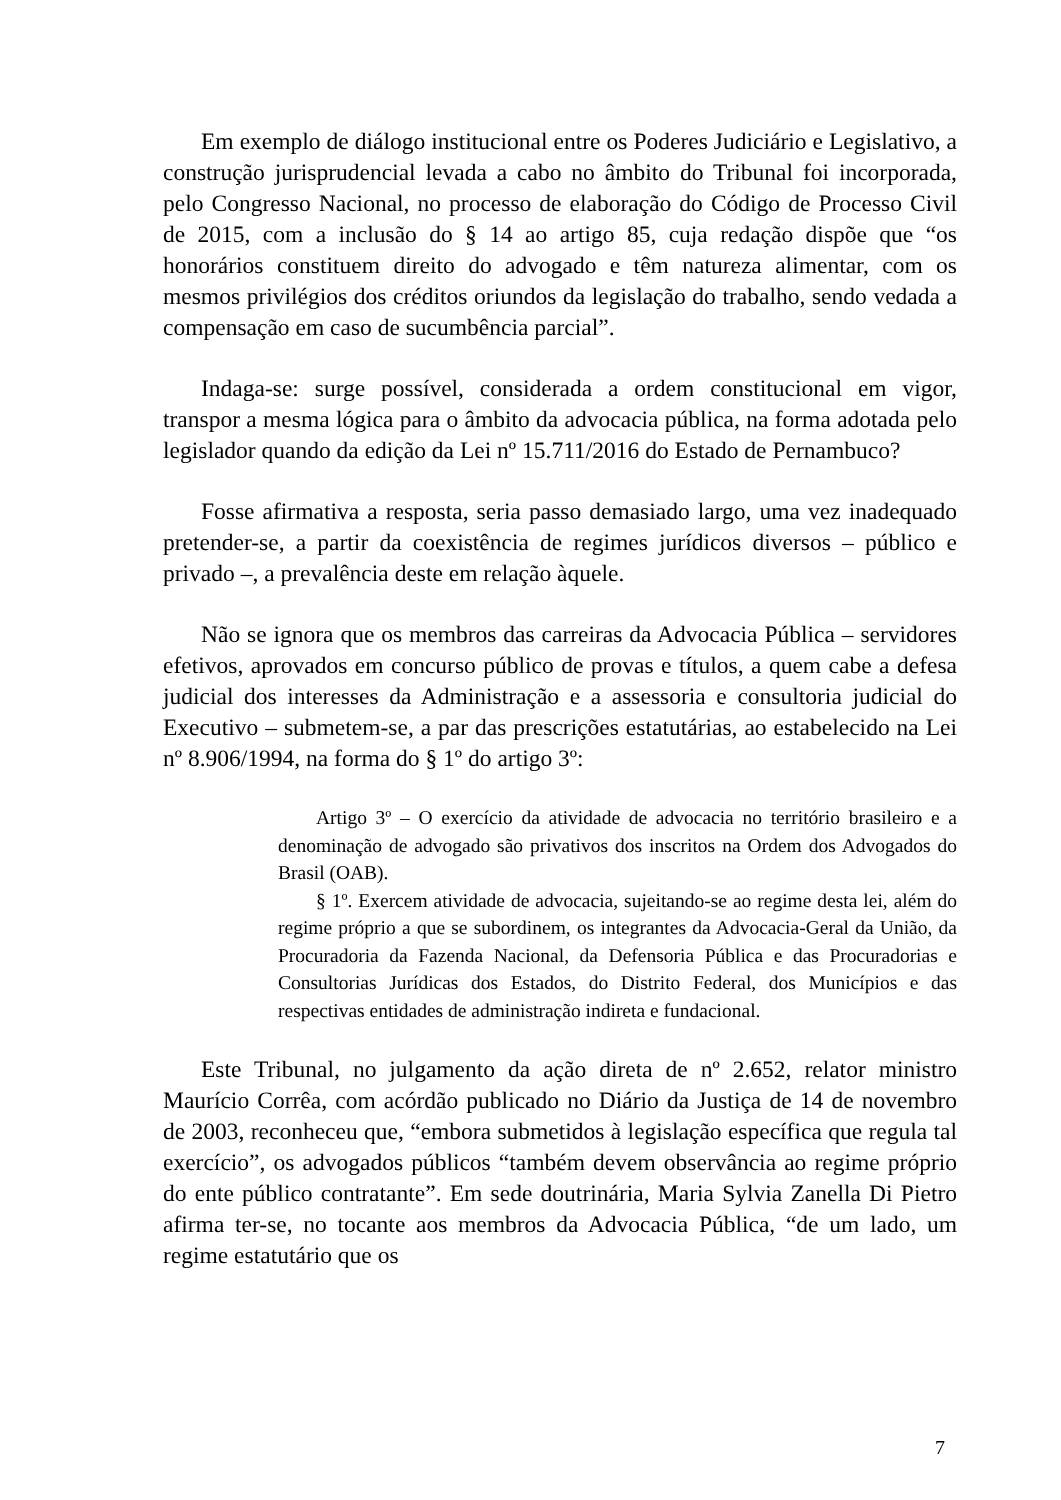Em exemplo de diálogo institucional entre os Poderes Judiciário e Legislativo, a construção jurisprudencial levada a cabo no âmbito do Tribunal foi incorporada, pelo Congresso Nacional, no processo de elaboração do Código de Processo Civil de 2015, com a inclusão do § 14 ao artigo 85, cuja redação dispõe que “os honorários constituem direito do advogado e têm natureza alimentar, com os mesmos privilégios dos créditos oriundos da legislação do trabalho, sendo vedada a compensação em caso de sucumbência parcial”.
Indaga-se: surge possível, considerada a ordem constitucional em vigor, transpor a mesma lógica para o âmbito da advocacia pública, na forma adotada pelo legislador quando da edição da Lei nº 15.711/2016 do Estado de Pernambuco?
Fosse afirmativa a resposta, seria passo demasiado largo, uma vez inadequado pretender-se, a partir da coexistência de regimes jurídicos diversos – público e privado –, a prevalência deste em relação àquele.
Não se ignora que os membros das carreiras da Advocacia Pública – servidores efetivos, aprovados em concurso público de provas e títulos, a quem cabe a defesa judicial dos interesses da Administração e a assessoria e consultoria judicial do Executivo – submetem-se, a par das prescrições estatutárias, ao estabelecido na Lei nº 8.906/1994, na forma do § 1º do artigo 3º:
Artigo 3º – O exercício da atividade de advocacia no território brasileiro e a denominação de advogado são privativos dos inscritos na Ordem dos Advogados do Brasil (OAB).
§ 1º. Exercem atividade de advocacia, sujeitando-se ao regime desta lei, além do regime próprio a que se subordinem, os integrantes da Advocacia-Geral da União, da Procuradoria da Fazenda Nacional, da Defensoria Pública e das Procuradorias e Consultorias Jurídicas dos Estados, do Distrito Federal, dos Municípios e das respectivas entidades de administração indireta e fundacional.
Este Tribunal, no julgamento da ação direta de nº 2.652, relator ministro Maurício Corrêa, com acórdão publicado no Diário da Justiça de 14 de novembro de 2003, reconheceu que, “embora submetidos à legislação específica que regula tal exercício”, os advogados públicos “também devem observância ao regime próprio do ente público contratante”. Em sede doutrinária, Maria Sylvia Zanella Di Pietro afirma ter-se, no tocante aos membros da Advocacia Pública, “de um lado, um regime estatutário que os
7